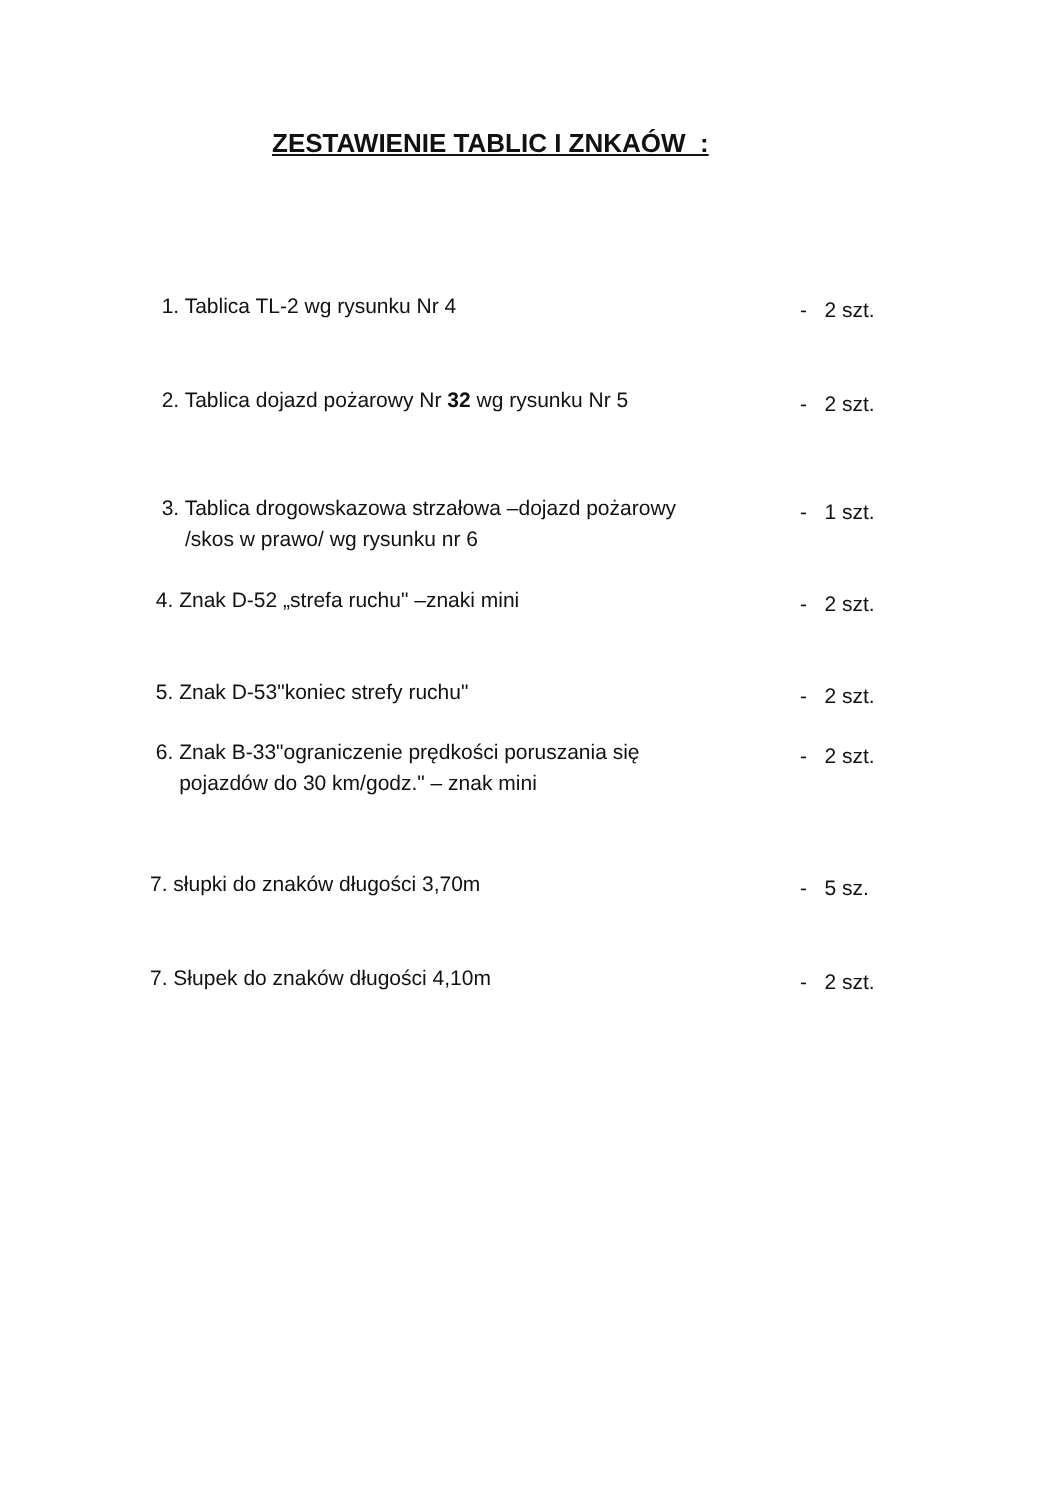ZESTAWIENIE TABLIC I ZNKAÓW :
1. Tablica TL-2 wg rysunku Nr 4
- 2 szt.
2. Tablica dojazd pożarowy Nr 32 wg rysunku Nr 5
- 2 szt.
3. Tablica drogowskazowa strzałowa –dojazd pożarowy
/skos w prawo/ wg rysunku nr 6
- 1 szt.
4. Znak D-52 „strefa ruchu" –znaki mini
- 2 szt.
5. Znak D-53"koniec strefy ruchu"
- 2 szt.
6. Znak B-33"ograniczenie prędkości poruszania się
pojazdów do 30 km/godz." – znak mini
- 2 szt.
7. słupki do znaków długości 3,70m
- 5 sz.
7. Słupek do znaków długości 4,10m
- 2 szt.